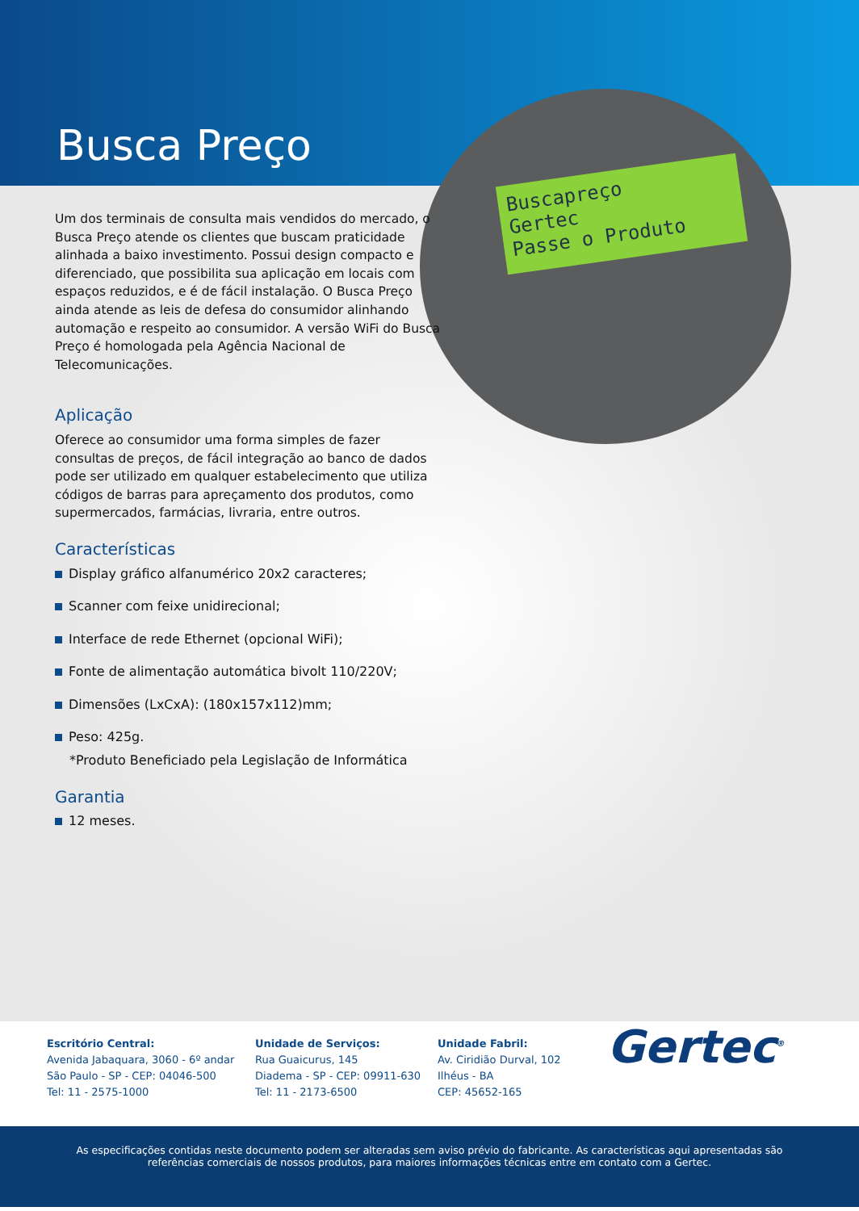Busca Preço
Buscapreço
Gertec
Passe o Produto
Um dos terminais de consulta mais vendidos do mercado, o Busca Preço atende os clientes que buscam praticidade alinhada a baixo investimento. Possui design compacto e diferenciado, que possibilita sua aplicação em locais com espaços reduzidos, e é de fácil instalação. O Busca Preço ainda atende as leis de defesa do consumidor alinhando automação e respeito ao consumidor. A versão WiFi do Busca Preço é homologada pela Agência Nacional de Telecomunicações.
Aplicação
Oferece ao consumidor uma forma simples de fazer consultas de preços, de fácil integração ao banco de dados pode ser utilizado em qualquer estabelecimento que utiliza códigos de barras para apreçamento dos produtos, como supermercados, farmácias, livraria, entre outros.
Características
Display gráfico alfanumérico 20x2 caracteres;
Scanner com feixe unidirecional;
Interface de rede Ethernet (opcional WiFi);
Fonte de alimentação automática bivolt 110/220V;
Dimensões (LxCxA): (180x157x112)mm;
Peso: 425g.
*Produto Beneficiado pela Legislação de Informática
Garantia
12 meses.
Escritório Central:
Avenida Jabaquara, 3060 - 6º andar
São Paulo - SP - CEP: 04046-500
Tel: 11 - 2575-1000
Unidade de Serviços:
Rua Guaicurus, 145
Diadema - SP - CEP: 09911-630
Tel: 11 - 2173-6500
Unidade Fabril:
Av. Ciridião Durval, 102
Ilhéus - BA
CEP: 45652-165
Gertec<sup>®</sup>
As especificações contidas neste documento podem ser alteradas sem aviso prévio do fabricante. As características aqui apresentadas são referências comerciais de nossos produtos, para maiores informações técnicas entre em contato com a Gertec.